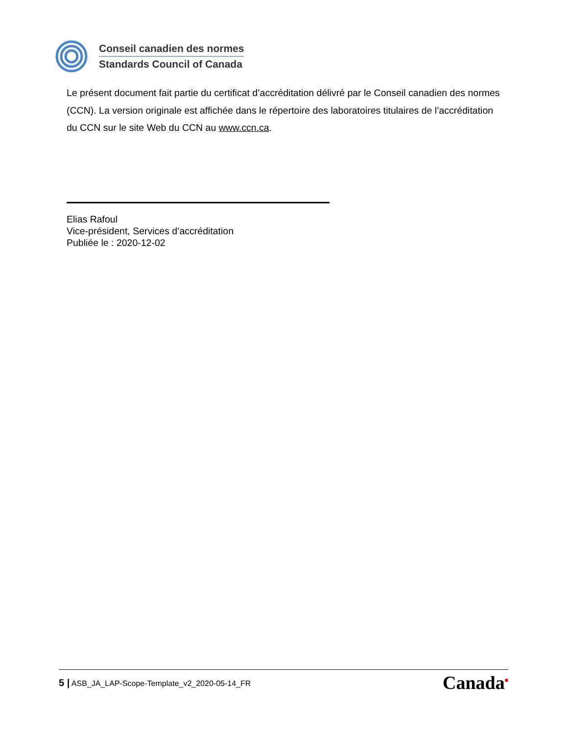Conseil canadien des normes
Standards Council of Canada
Le présent document fait partie du certificat d’accréditation délivré par le Conseil canadien des normes (CCN). La version originale est affichée dans le répertoire des laboratoires titulaires de l’accréditation du CCN sur le site Web du CCN au www.ccn.ca.
Elias Rafoul
Vice-président, Services d’accréditation
Publiée le : 2020-12-02
5 | ASB_JA_LAP-Scope-Template_v2_2020-05-14_FR Canada<sup>■</sup>